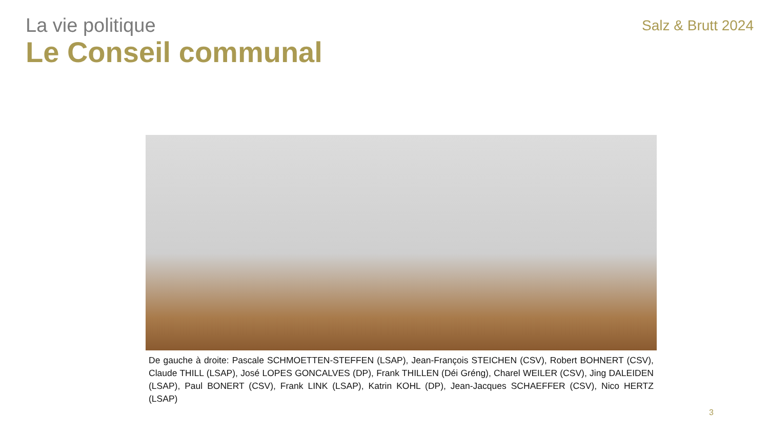La vie politique
Le Conseil communal
Salz & Brutt 2024
De gauche à droite: Pascale SCHMOETTEN-STEFFEN (LSAP), Jean-François STEICHEN (CSV), Robert BOHNERT (CSV), Claude THILL (LSAP), José LOPES GONCALVES (DP), Frank THILLEN (Déi Gréng), Charel WEILER (CSV), Jing DALEIDEN (LSAP), Paul BONERT (CSV), Frank LINK (LSAP), Katrin KOHL (DP), Jean-Jacques SCHAEFFER (CSV), Nico HERTZ (LSAP)
3